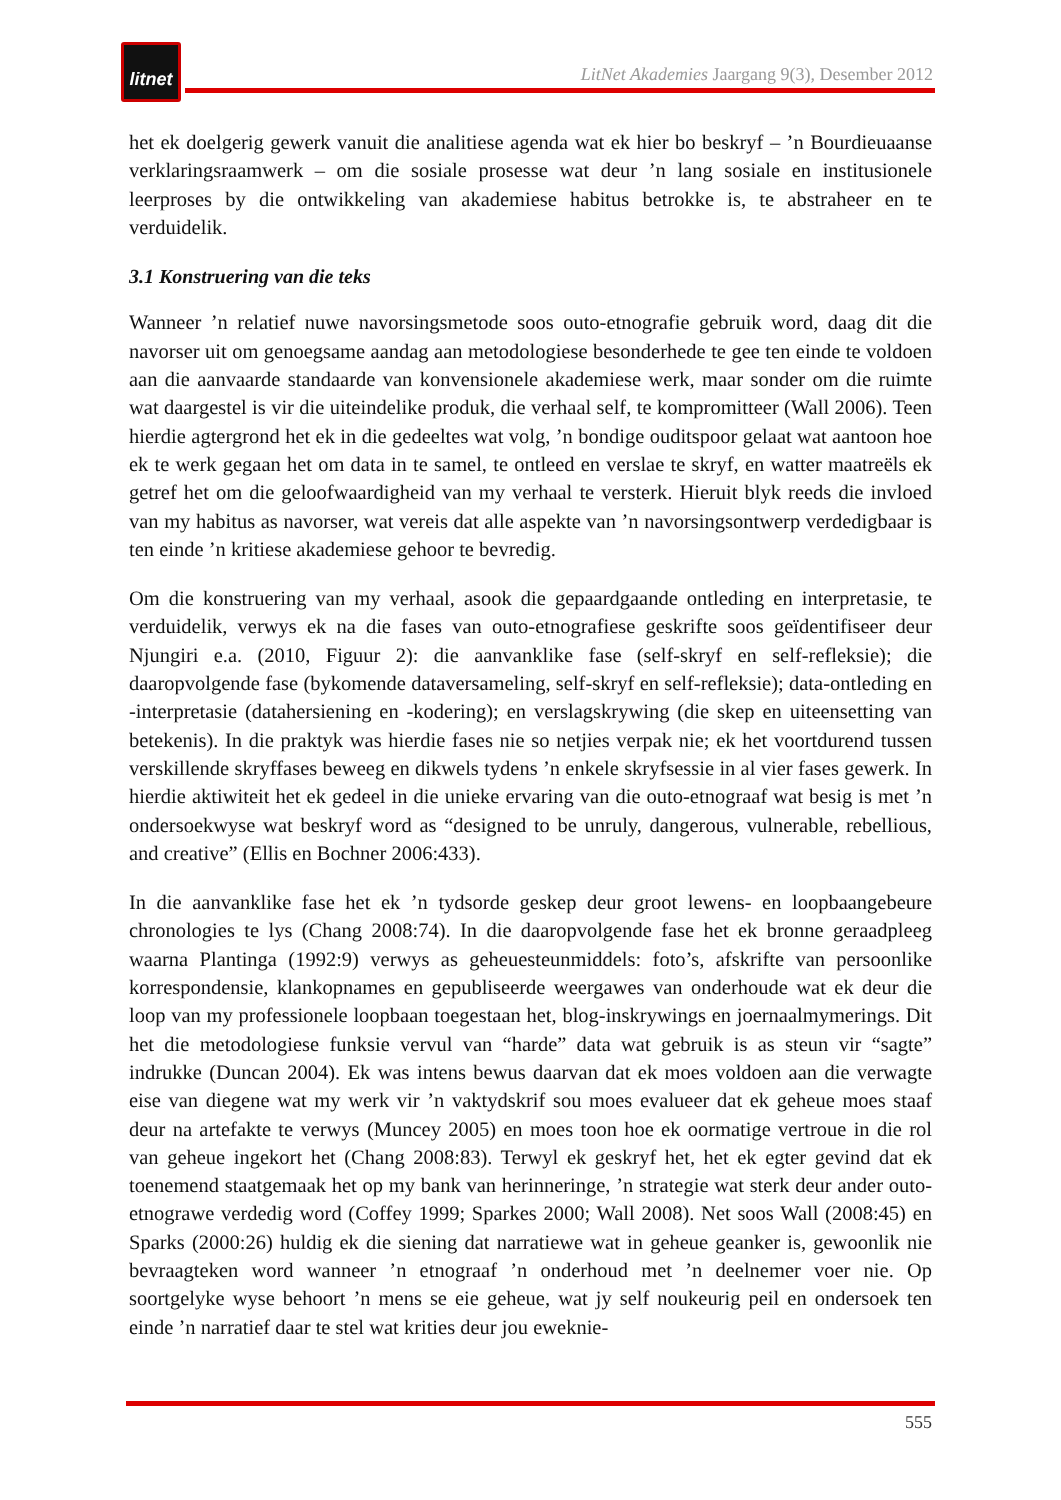litnet
LitNet Akademies Jaargang 9(3), Desember 2012
het ek doelgerig gewerk vanuit die analitiese agenda wat ek hier bo beskryf – ’n Bourdieuaanse verklaringsraamwerk – om die sosiale prosesse wat deur ’n lang sosiale en institusionele leerproses by die ontwikkeling van akademiese habitus betrokke is, te abstraheer en te verduidelik.
3.1 Konstruering van die teks
Wanneer ’n relatief nuwe navorsingsmetode soos outo-etnografie gebruik word, daag dit die navorser uit om genoegsame aandag aan metodologiese besonderhede te gee ten einde te voldoen aan die aanvaarde standaarde van konvensionele akademiese werk, maar sonder om die ruimte wat daargestel is vir die uiteindelike produk, die verhaal self, te kompromitteer (Wall 2006). Teen hierdie agtergrond het ek in die gedeeltes wat volg, ’n bondige ouditspoor gelaat wat aantoon hoe ek te werk gegaan het om data in te samel, te ontleed en verslae te skryf, en watter maatreëls ek getref het om die geloofwaardigheid van my verhaal te versterk. Hieruit blyk reeds die invloed van my habitus as navorser, wat vereis dat alle aspekte van ’n navorsingsontwerp verdedigbaar is ten einde ’n kritiese akademiese gehoor te bevredig.
Om die konstruering van my verhaal, asook die gepaardgaande ontleding en interpretasie, te verduidelik, verwys ek na die fases van outo-etnografiese geskrifte soos geïdentifiseer deur Njungiri e.a. (2010, Figuur 2): die aanvanklike fase (self-skryf en self-refleksie); die daaropvolgende fase (bykomende dataversameling, self-skryf en self-refleksie); data-ontleding en -interpretasie (datahersiening en -kodering); en verslagskrywing (die skep en uiteensetting van betekenis). In die praktyk was hierdie fases nie so netjies verpak nie; ek het voortdurend tussen verskillende skryffases beweeg en dikwels tydens ’n enkele skryfsessie in al vier fases gewerk. In hierdie aktiwiteit het ek gedeel in die unieke ervaring van die outo-etnograaf wat besig is met ’n ondersoekwyse wat beskryf word as “designed to be unruly, dangerous, vulnerable, rebellious, and creative” (Ellis en Bochner 2006:433).
In die aanvanklike fase het ek ’n tydsorde geskep deur groot lewens- en loopbaangebeure chronologies te lys (Chang 2008:74). In die daaropvolgende fase het ek bronne geraadpleeg waarna Plantinga (1992:9) verwys as geheuesteunmiddels: foto’s, afskrifte van persoonlike korrespondensie, klankopnames en gepubliseerde weergawes van onderhoude wat ek deur die loop van my professionele loopbaan toegestaan het, blog-inskrywings en joernaalmymerings. Dit het die metodologiese funksie vervul van “harde” data wat gebruik is as steun vir “sagte” indrukke (Duncan 2004). Ek was intens bewus daarvan dat ek moes voldoen aan die verwagte eise van diegene wat my werk vir ’n vaktydskrif sou moes evalueer dat ek geheue moes staaf deur na artefakte te verwys (Muncey 2005) en moes toon hoe ek oormatige vertroue in die rol van geheue ingekort het (Chang 2008:83). Terwyl ek geskryf het, het ek egter gevind dat ek toenemend staatgemaak het op my bank van herinneringe, ’n strategie wat sterk deur ander outo-etnograwe verdedig word (Coffey 1999; Sparkes 2000; Wall 2008). Net soos Wall (2008:45) en Sparks (2000:26) huldig ek die siening dat narratiewe wat in geheue geanker is, gewoonlik nie bevraagteken word wanneer ’n etnograaf ’n onderhoud met ’n deelnemer voer nie. Op soortgelyke wyse behoort ’n mens se eie geheue, wat jy self noukeurig peil en ondersoek ten einde ’n narratief daar te stel wat krities deur jou eweknie-
555